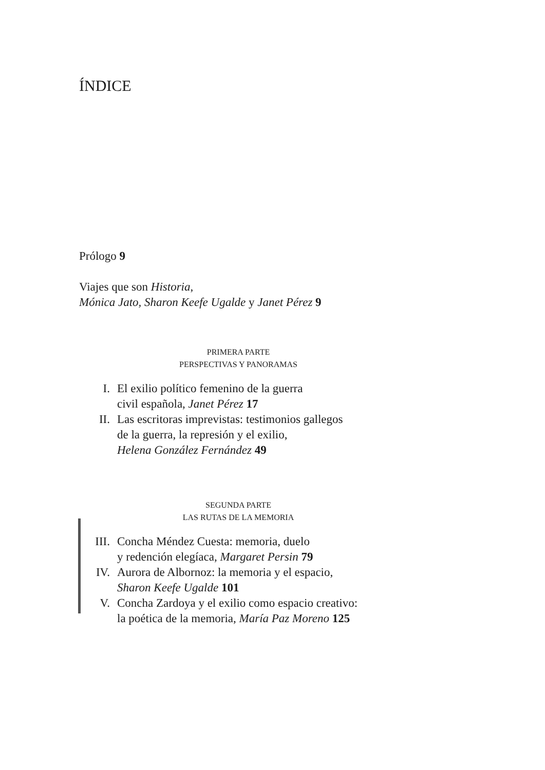ÍNDICE
Prólogo 9
Viajes que son Historia,
Mónica Jato, Sharon Keefe Ugalde y Janet Pérez 9
PRIMERA PARTE
PERSPECTIVAS Y PANORAMAS
I. El exilio político femenino de la guerra
civil española, Janet Pérez 17
II. Las escritoras imprevistas: testimonios gallegos
de la guerra, la represión y el exilio,
Helena González Fernández 49
SEGUNDA PARTE
LAS RUTAS DE LA MEMORIA
III. Concha Méndez Cuesta: memoria, duelo
y redención elegíaca, Margaret Persin 79
IV. Aurora de Albornoz: la memoria y el espacio,
Sharon Keefe Ugalde 101
V. Concha Zardoya y el exilio como espacio creativo:
la poética de la memoria, María Paz Moreno 125